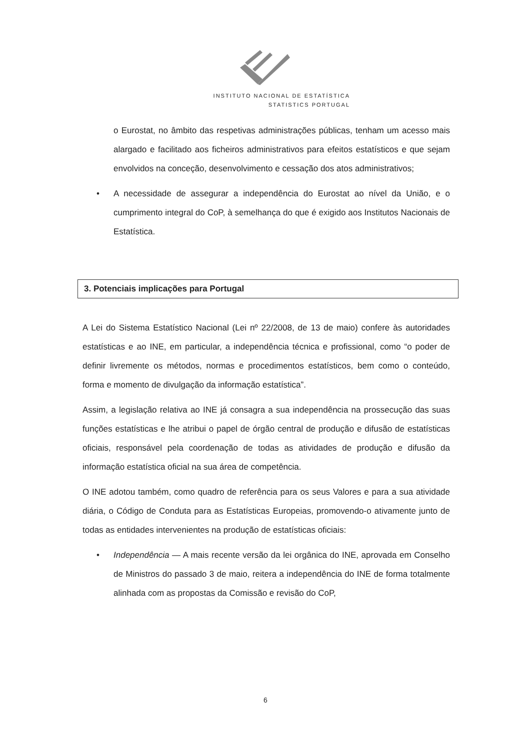INSTITUTO NACIONAL DE ESTATÍSTICA
STATISTICS PORTUGAL
o Eurostat, no âmbito das respetivas administrações públicas, tenham um acesso mais alargado e facilitado aos ficheiros administrativos para efeitos estatísticos e que sejam envolvidos na conceção, desenvolvimento e cessação dos atos administrativos;
• A necessidade de assegurar a independência do Eurostat ao nível da União, e o cumprimento integral do CoP, à semelhança do que é exigido aos Institutos Nacionais de Estatística.
3. Potenciais implicações para Portugal
A Lei do Sistema Estatístico Nacional (Lei nº 22/2008, de 13 de maio) confere às autoridades estatísticas e ao INE, em particular, a independência técnica e profissional, como “o poder de definir livremente os métodos, normas e procedimentos estatísticos, bem como o conteúdo, forma e momento de divulgação da informação estatística”.
Assim, a legislação relativa ao INE já consagra a sua independência na prossecução das suas funções estatísticas e lhe atribui o papel de órgão central de produção e difusão de estatísticas oficiais, responsável pela coordenação de todas as atividades de produção e difusão da informação estatística oficial na sua área de competência.
O INE adotou também, como quadro de referência para os seus Valores e para a sua atividade diária, o Código de Conduta para as Estatísticas Europeias, promovendo-o ativamente junto de todas as entidades intervenientes na produção de estatísticas oficiais:
• Independência — A mais recente versão da lei orgânica do INE, aprovada em Conselho de Ministros do passado 3 de maio, reitera a independência do INE de forma totalmente alinhada com as propostas da Comissão e revisão do CoP,
6